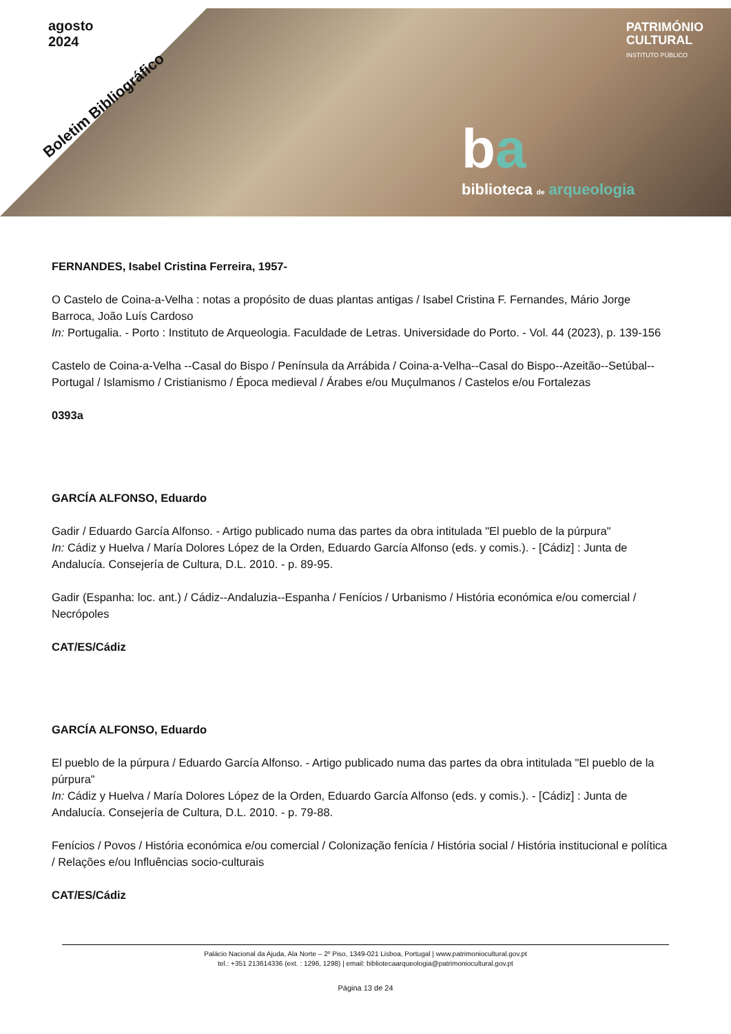agosto
2024
Boletim Bibliográfico
PATRIMÓNIO
CULTURAL
INSTITUTO PÚBLICO
ba
biblioteca de arqueologia
FERNANDES, Isabel Cristina Ferreira, 1957-
O Castelo de Coina-a-Velha : notas a propósito de duas plantas antigas / Isabel Cristina F. Fernandes, Mário Jorge Barroca, João Luís Cardoso
In: Portugalia. - Porto : Instituto de Arqueologia. Faculdade de Letras. Universidade do Porto. - Vol. 44 (2023), p. 139-156
Castelo de Coina-a-Velha --Casal do Bispo / Península da Arrábida / Coina-a-Velha--Casal do Bispo--Azeitão--Setúbal--Portugal / Islamismo / Cristianismo / Época medieval / Árabes e/ou Muçulmanos / Castelos e/ou Fortalezas
0393a
GARCÍA ALFONSO, Eduardo
Gadir / Eduardo García Alfonso. - Artigo publicado numa das partes da obra intitulada "El pueblo de la púrpura"
In: Cádiz y Huelva / María Dolores López de la Orden, Eduardo García Alfonso (eds. y comis.). - [Cádiz] : Junta de Andalucía. Consejería de Cultura, D.L. 2010. - p. 89-95.
Gadir (Espanha: loc. ant.) / Cádiz--Andaluzia--Espanha / Fenícios / Urbanismo / História económica e/ou comercial / Necrópoles
CAT/ES/Cádiz
GARCÍA ALFONSO, Eduardo
El pueblo de la púrpura / Eduardo García Alfonso. - Artigo publicado numa das partes da obra intitulada "El pueblo de la púrpura"
In: Cádiz y Huelva / María Dolores López de la Orden, Eduardo García Alfonso (eds. y comis.). - [Cádiz] : Junta de Andalucía. Consejería de Cultura, D.L. 2010. - p. 79-88.
Fenícios / Povos / História económica e/ou comercial / Colonização fenícia / História social / História institucional e política / Relações e/ou Influências socio-culturais
CAT/ES/Cádiz
Palácio Nacional da Ajuda, Ala Norte – 2º Piso, 1349-021 Lisboa, Portugal | www.patrimoniocultural.gov.pt
tel.: +351 213614336 (ext. : 1296, 1298) | email: bibliotecaarqueologia@patrimoniocultural.gov.pt
Página 13 de 24